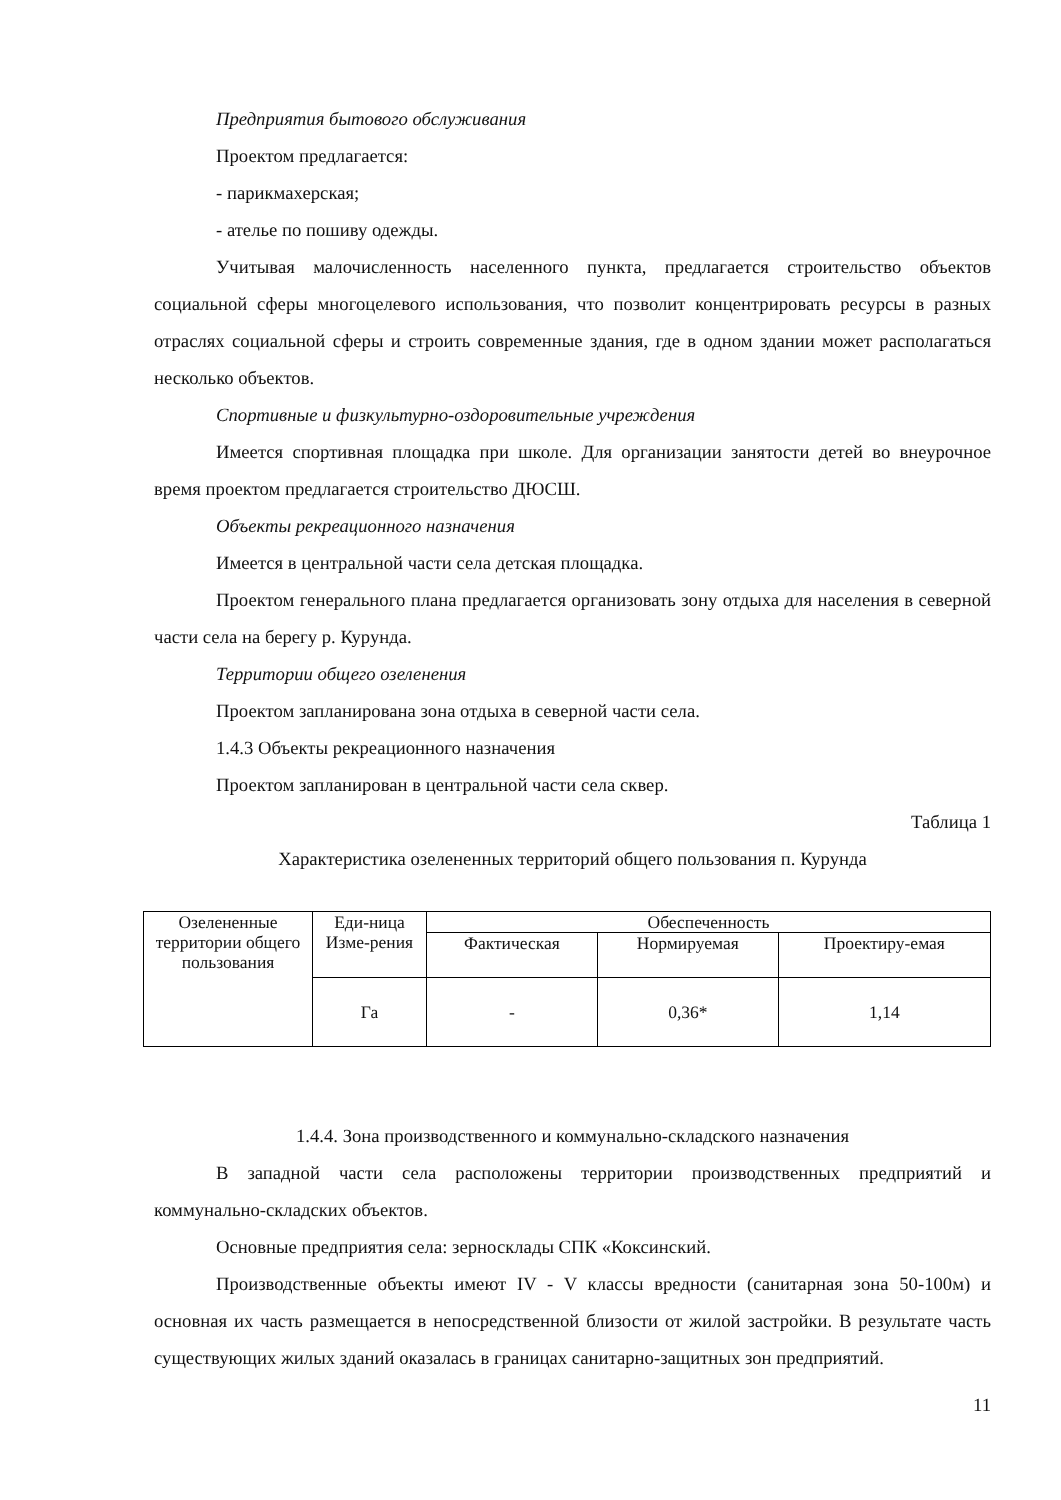Предприятия бытового обслуживания
Проектом предлагается:
- парикмахерская;
- ателье по пошиву одежды.
Учитывая малочисленность населенного пункта, предлагается строительство объектов социальной сферы многоцелевого использования, что позволит концентрировать ресурсы в разных отраслях социальной сферы и строить современные здания, где в одном здании может располагаться несколько объектов.
Спортивные и физкультурно-оздоровительные учреждения
Имеется спортивная площадка при школе. Для организации занятости детей во внеурочное время проектом предлагается строительство ДЮСШ.
Объекты рекреационного назначения
Имеется в центральной части села детская площадка.
Проектом генерального плана предлагается организовать зону отдыха для населения в северной части села на берегу р. Курунда.
Территории общего озеленения
Проектом запланирована зона отдыха в северной части села.
1.4.3 Объекты рекреационного назначения
Проектом запланирован в центральной части села сквер.
Таблица 1
Характеристика озелененных территорий общего пользования п. Курунда
| Озелененные территории общего пользования | Еди-ница Изме-рения | Обеспеченность | | |
| | | Фактическая | Нормируемая | Проектиру-емая |
| | Га | - | 0,36* | 1,14 |
1.4.4. Зона производственного и коммунально-складского назначения
В западной части села расположены территории производственных предприятий и коммунально-складских объектов.
Основные предприятия села: зерносклады СПК «Коксинский.
Производственные объекты имеют IV - V классы вредности (санитарная зона 50-100м) и основная их часть размещается в непосредственной близости от жилой застройки. В результате часть существующих жилых зданий оказалась в границах санитарно-защитных зон предприятий.
11